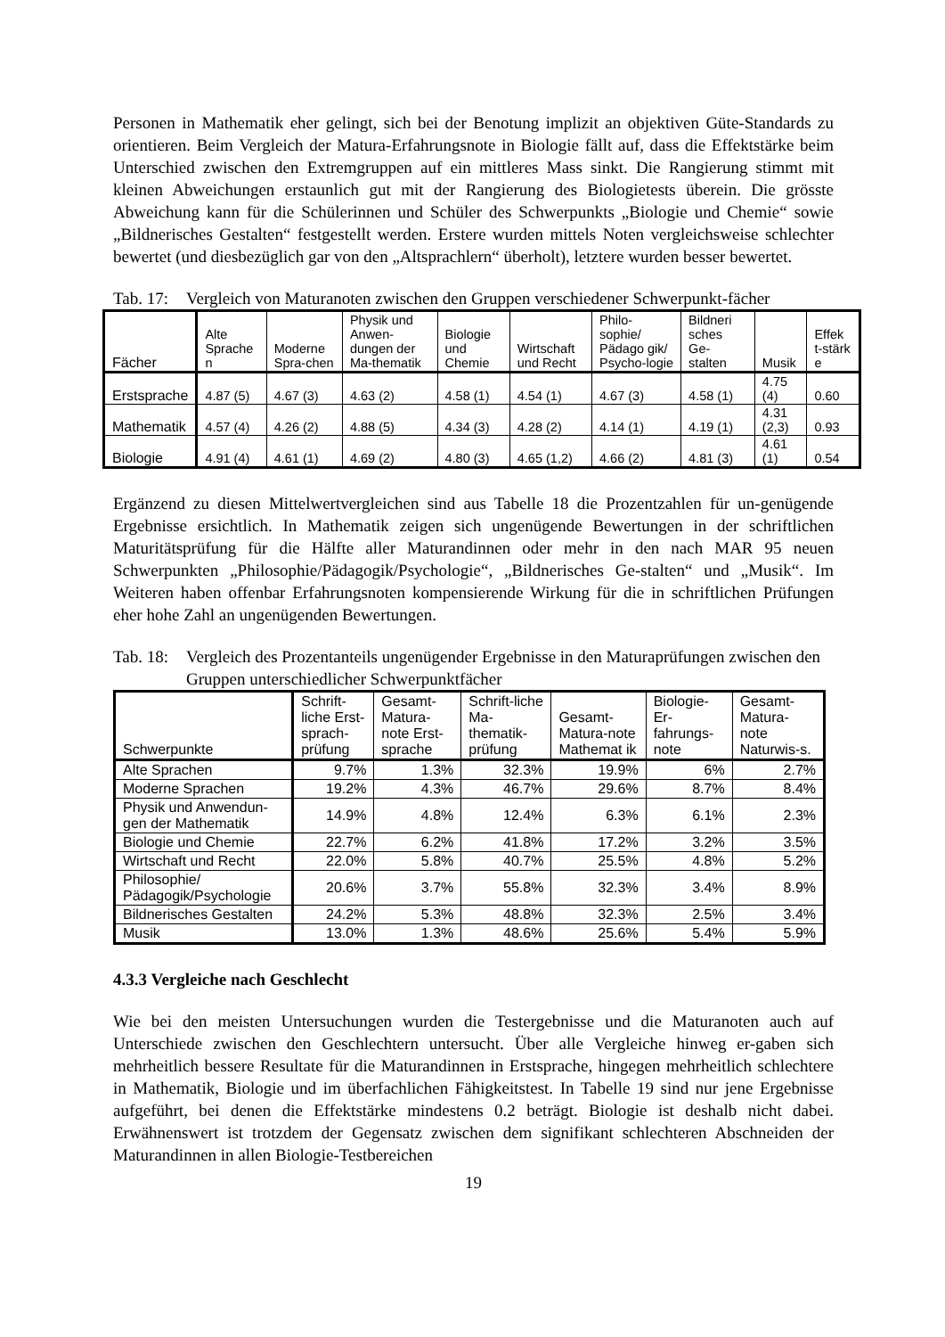Personen in Mathematik eher gelingt, sich bei der Benotung implizit an objektiven Güte-Standards zu orientieren. Beim Vergleich der Matura-Erfahrungsnote in Biologie fällt auf, dass die Effektstärke beim Unterschied zwischen den Extremgruppen auf ein mittleres Mass sinkt. Die Rangierung stimmt mit kleinen Abweichungen erstaunlich gut mit der Rangierung des Biologietests überein. Die grösste Abweichung kann für die Schülerinnen und Schüler des Schwerpunkts „Biologie und Chemie“ sowie „Bildnerisches Gestalten“ festgestellt werden. Erstere wurden mittels Noten vergleichsweise schlechter bewertet (und diesbezüglich gar von den „Altsprachlern“ überholt), letztere wurden besser bewertet.
Tab. 17: Vergleich von Maturanoten zwischen den Gruppen verschiedener Schwerpunkt-fächer
| Fächer | Alte Sprache n | Moderne Spra-chen | Physik und Anwen-dungen der Ma-thematik | Biologie und Chemie | Wirtschaft und Recht | Philo-sophie/ Pädago gik/ Psycho-logie | Bildneri sches Ge-stalten | Musik | Effek t-stärk e |
| --- | --- | --- | --- | --- | --- | --- | --- | --- | --- |
| Erstsprache | 4.87 (5) | 4.67 (3) | 4.63 (2) | 4.58 (1) | 4.54 (1) | 4.67 (3) | 4.58 (1) | 4.75 (4) | 0.60 |
| Mathematik | 4.57 (4) | 4.26 (2) | 4.88 (5) | 4.34 (3) | 4.28 (2) | 4.14 (1) | 4.19 (1) | 4.31 (2,3) | 0.93 |
| Biologie | 4.91 (4) | 4.61 (1) | 4.69 (2) | 4.80 (3) | 4.65 (1,2) | 4.66 (2) | 4.81 (3) | 4.61 (1) | 0.54 |
Ergänzend zu diesen Mittelwertvergleichen sind aus Tabelle 18 die Prozentzahlen für un-genügende Ergebnisse ersichtlich. In Mathematik zeigen sich ungenügende Bewertungen in der schriftlichen Maturitätsprüfung für die Hälfte aller Maturandinnen oder mehr in den nach MAR 95 neuen Schwerpunkten „Philosophie/Pädagogik/Psychologie“, „Bildnerisches Ge-stalten“ und „Musik“. Im Weiteren haben offenbar Erfahrungsnoten kompensierende Wirkung für die in schriftlichen Prüfungen eher hohe Zahl an ungenügenden Bewertungen.
Tab. 18: Vergleich des Prozentanteils ungenügender Ergebnisse in den Maturaprüfungen zwischen den Gruppen unterschiedlicher Schwerpunktfächer
| Schwerpunkte | Schrift-liche Erst-sprach-prüfung | Gesamt-Matura-note Erst-sprache | Schrift-liche Ma-thematik-prüfung | Gesamt-Matura-note Mathemat ik | Biologie-Er-fahrungs-note | Gesamt-Matura-note Naturwis-s. |
| --- | --- | --- | --- | --- | --- | --- |
| Alte Sprachen | 9.7% | 1.3% | 32.3% | 19.9% | 6% | 2.7% |
| Moderne Sprachen | 19.2% | 4.3% | 46.7% | 29.6% | 8.7% | 8.4% |
| Physik und Anwendun-gen der Mathematik | 14.9% | 4.8% | 12.4% | 6.3% | 6.1% | 2.3% |
| Biologie und Chemie | 22.7% | 6.2% | 41.8% | 17.2% | 3.2% | 3.5% |
| Wirtschaft und Recht | 22.0% | 5.8% | 40.7% | 25.5% | 4.8% | 5.2% |
| Philosophie/ Pädagogik/Psychologie | 20.6% | 3.7% | 55.8% | 32.3% | 3.4% | 8.9% |
| Bildnerisches Gestalten | 24.2% | 5.3% | 48.8% | 32.3% | 2.5% | 3.4% |
| Musik | 13.0% | 1.3% | 48.6% | 25.6% | 5.4% | 5.9% |
4.3.3 Vergleiche nach Geschlecht
Wie bei den meisten Untersuchungen wurden die Testergebnisse und die Maturanoten auch auf Unterschiede zwischen den Geschlechtern untersucht. Über alle Vergleiche hinweg er-gaben sich mehrheitlich bessere Resultate für die Maturandinnen in Erstsprache, hingegen mehrheitlich schlechtere in Mathematik, Biologie und im überfachlichen Fähigkeitstest. In Tabelle 19 sind nur jene Ergebnisse aufgeführt, bei denen die Effektstärke mindestens 0.2 beträgt. Biologie ist deshalb nicht dabei. Erwähnenswert ist trotzdem der Gegensatz zwischen dem signifikant schlechteren Abschneiden der Maturandinnen in allen Biologie-Testbereichen
19